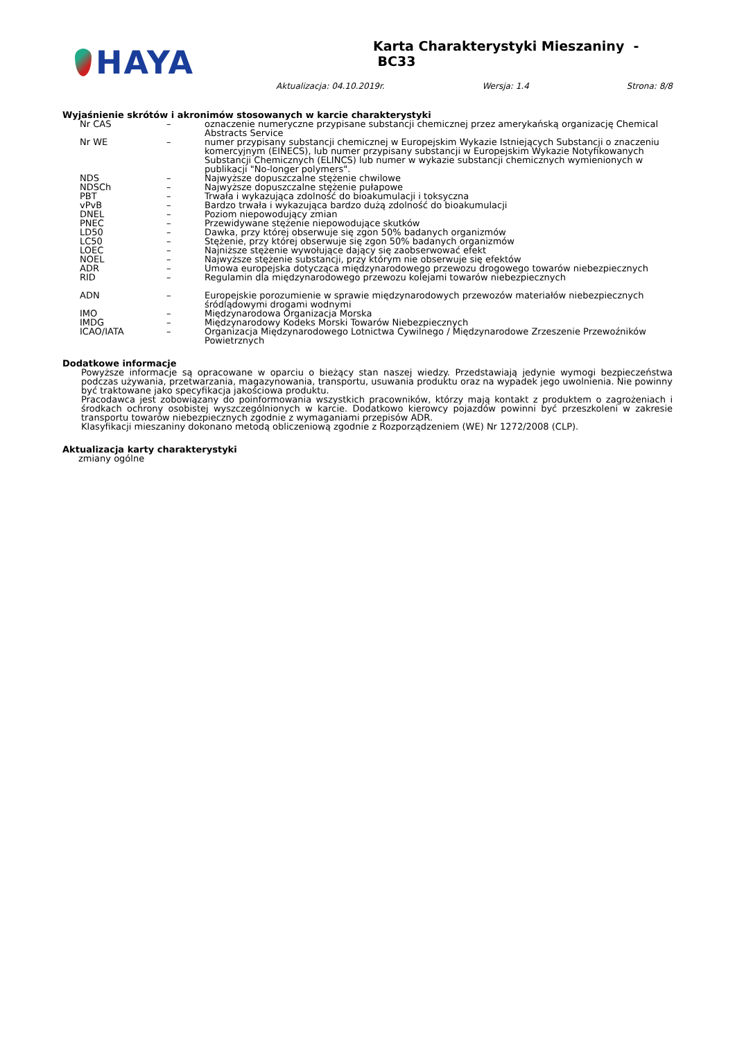HAYA
Karta Charakterystyki Mieszaniny - BC33
Aktualizacja: 04.10.2019r. Wersja: 1.4 Strona: 8/8
Wyjaśnienie skrótów i akronimów stosowanych w karcie charakterystyki
| Nr CAS | – | oznaczenie numeryczne przypisane substancji chemicznej przez amerykańską organizację Chemical Abstracts Service |
| Nr WE | – | numer przypisany substancji chemicznej w Europejskim Wykazie Istniejących Substancji o znaczeniu komercyjnym (EINECS), lub numer przypisany substancji w Europejskim Wykazie Notyfikowanych Substancji Chemicznych (ELINCS) lub numer w wykazie substancji chemicznych wymienionych w publikacji "No-longer polymers". |
| NDS | – | Najwyższe dopuszczalne stężenie chwilowe |
| NDSCh | – | Najwyższe dopuszczalne stężenie pułapowe |
| PBT | – | Trwała i wykazująca zdolność do bioakumulacji i toksyczna |
| vPvB | – | Bardzo trwała i wykazująca bardzo dużą zdolność do bioakumulacji |
| DNEL | – | Poziom niepowodujący zmian |
| PNEC | – | Przewidywane stężenie niepowodujące skutków |
| LD50 | – | Dawka, przy której obserwuje się zgon 50% badanych organizmów |
| LC50 | – | Stężenie, przy której obserwuje się zgon 50% badanych organizmów |
| LOEC | – | Najniższe stężenie wywołujące dający się zaobserwować efekt |
| NOEL | – | Najwyższe stężenie substancji, przy którym nie obserwuje się efektów |
| ADR | – | Umowa europejska dotycząca międzynarodowego przewozu drogowego towarów niebezpiecznych |
| RID | – | Regulamin dla międzynarodowego przewozu kolejami towarów niebezpiecznych |
| ADN | – | Europejskie porozumienie w sprawie międzynarodowych przewozów materiałów niebezpiecznych śródlądowymi drogami wodnymi |
| IMO | – | Międzynarodowa Organizacja Morska |
| IMDG | – | Międzynarodowy Kodeks Morski Towarów Niebezpiecznych |
| ICAO/IATA | – | Organizacja Międzynarodowego Lotnictwa Cywilnego / Międzynarodowe Zrzeszenie Przewoźników Powietrznych |
Dodatkowe informacje
Powyższe informacje są opracowane w oparciu o bieżący stan naszej wiedzy. Przedstawiają jedynie wymogi bezpieczeństwa podczas używania, przetwarzania, magazynowania, transportu, usuwania produktu oraz na wypadek jego uwolnienia. Nie powinny być traktowane jako specyfikacja jakościowa produktu.
Pracodawca jest zobowiązany do poinformowania wszystkich pracowników, którzy mają kontakt z produktem o zagrożeniach i środkach ochrony osobistej wyszczególnionych w karcie. Dodatkowo kierowcy pojazdów powinni być przeszkoleni w zakresie transportu towarów niebezpiecznych zgodnie z wymaganiami przepisów ADR.
Klasyfikacji mieszaniny dokonano metodą obliczeniową zgodnie z Rozporządzeniem (WE) Nr 1272/2008 (CLP).
Aktualizacja karty charakterystyki
zmiany ogólne